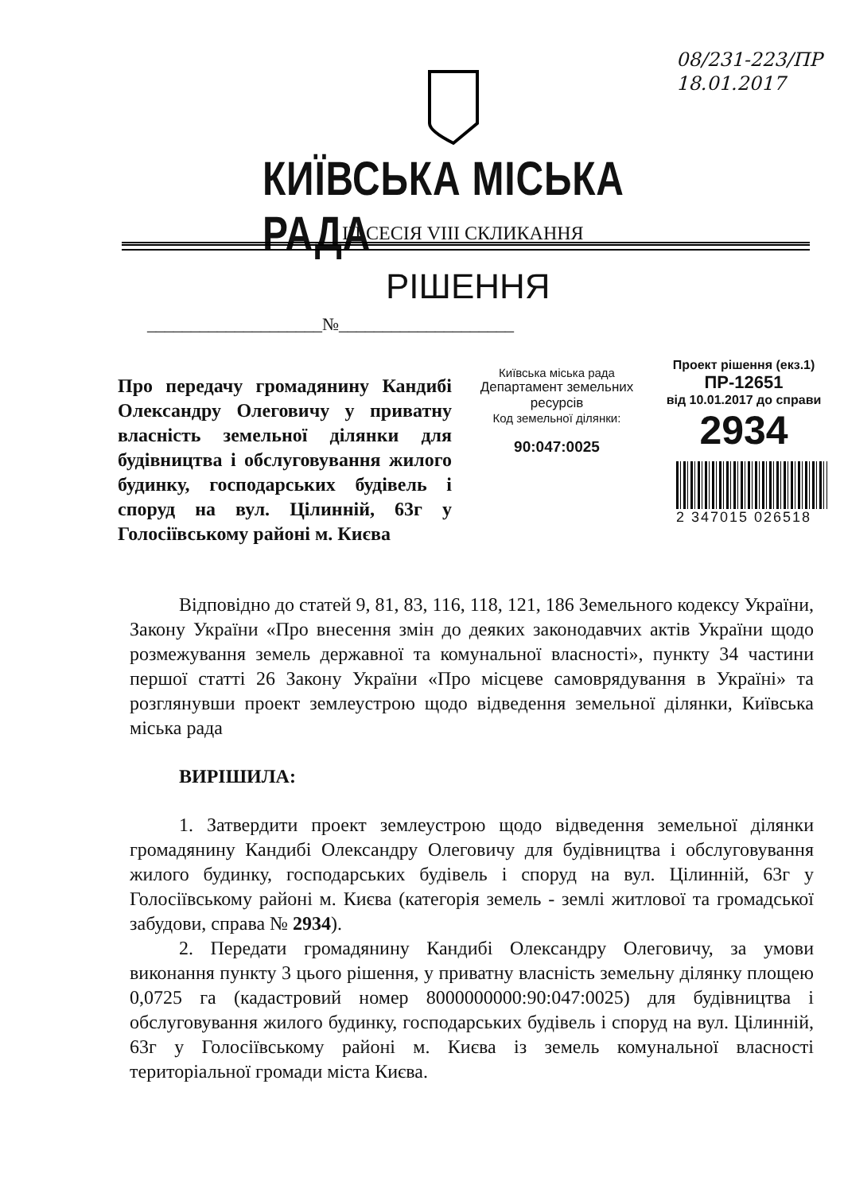08/231-223/ПР
18.01.2017
КИЇВСЬКА МІСЬКА РАДА
III СЕСІЯ VIII СКЛИКАННЯ
РІШЕННЯ
____________________№____________________
Про передачу громадянину Кандибі Олександру Олеговичу у приватну власність земельної ділянки для будівництва і обслуговування жилого будинку, господарських будівель і споруд на вул. Цілинній, 63г у Голосіївському районі м. Києва
Київська міська рада
Департамент земельних ресурсів
Код земельної ділянки:
90:047:0025
Проект рішення (екз.1)
ПР-12651
від 10.01.2017 до справи
2934
2 347015 026518
Відповідно до статей 9, 81, 83, 116, 118, 121, 186 Земельного кодексу України, Закону України «Про внесення змін до деяких законодавчих актів України щодо розмежування земель державної та комунальної власності», пункту 34 частини першої статті 26 Закону України «Про місцеве самоврядування в Україні» та розглянувши проект землеустрою щодо відведення земельної ділянки, Київська міська рада
ВИРІШИЛА:
1. Затвердити проект землеустрою щодо відведення земельної ділянки громадянину Кандибі Олександру Олеговичу для будівництва і обслуговування жилого будинку, господарських будівель і споруд на вул. Цілинній, 63г у Голосіївському районі м. Києва (категорія земель - землі житлової та громадської забудови, справа № 2934).
2. Передати громадянину Кандибі Олександру Олеговичу, за умови виконання пункту 3 цього рішення, у приватну власність земельну ділянку площею 0,0725 га (кадастровий номер 8000000000:90:047:0025) для будівництва і обслуговування жилого будинку, господарських будівель і споруд на вул. Цілинній, 63г у Голосіївському районі м. Києва із земель комунальної власності територіальної громади міста Києва.